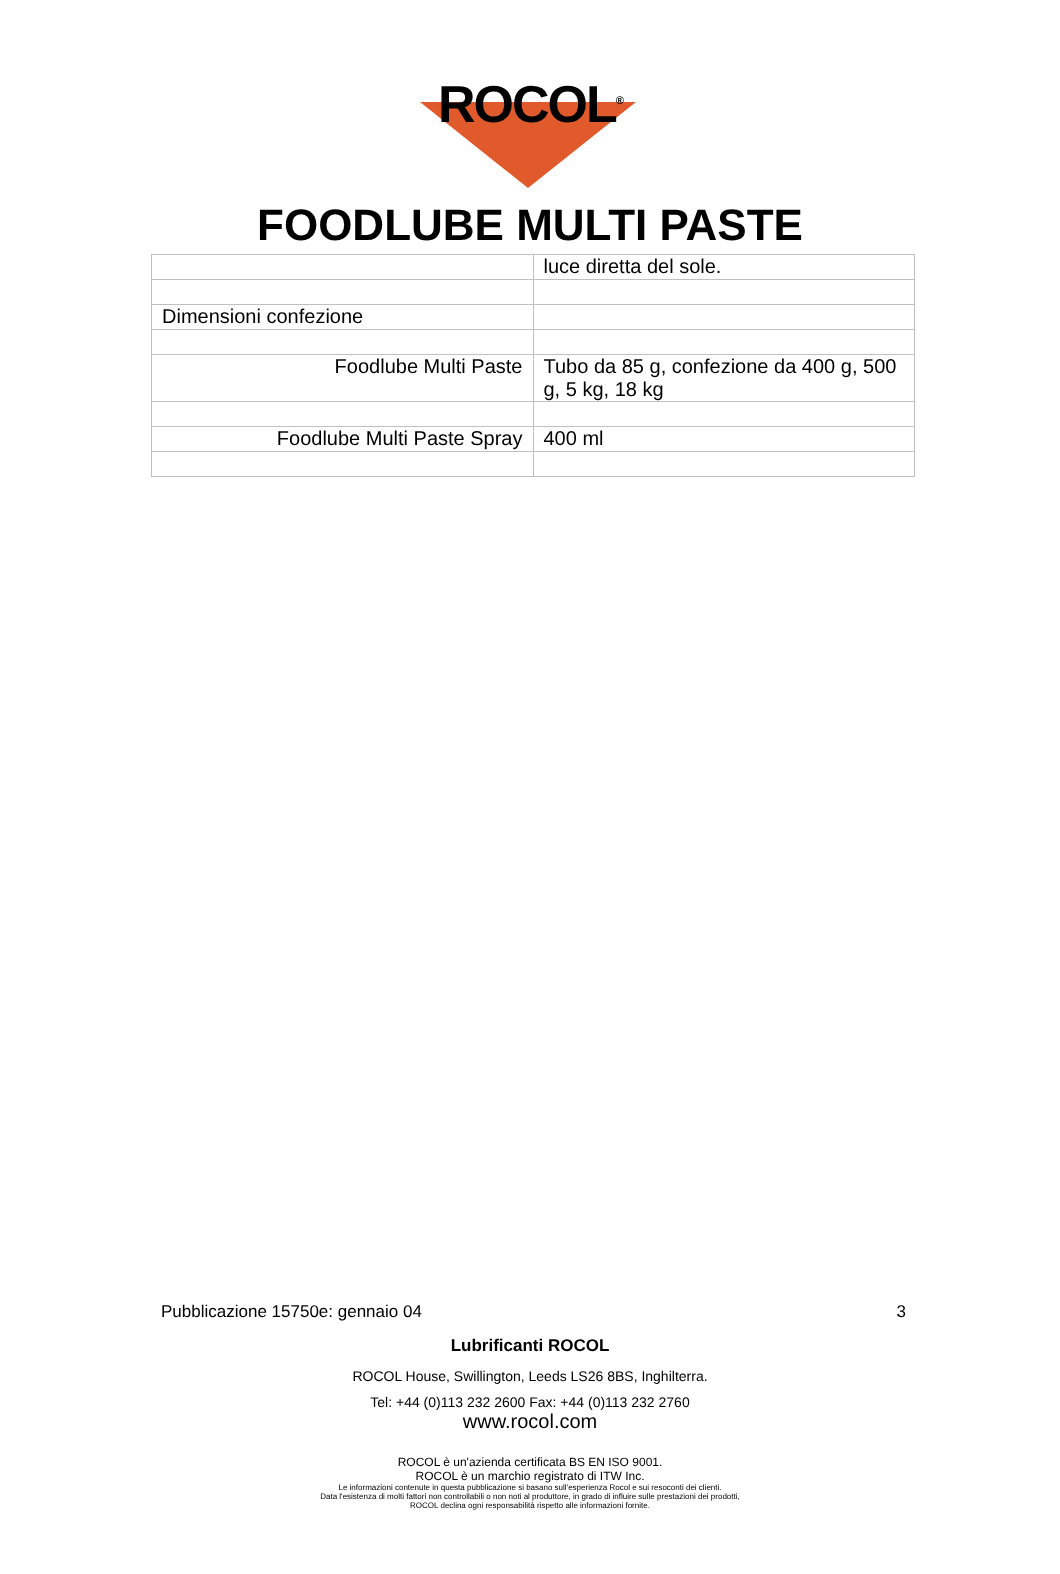ROCOL<sup>®</sup>
FOODLUBE MULTI PASTE
| | luce diretta del sole. |
| Dimensioni confezione | |
| Foodlube Multi Paste | Tubo da 85 g, confezione da 400 g, 500 g, 5 kg, 18 kg |
| Foodlube Multi Paste Spray | 400 ml |
Pubblicazione 15750e: gennaio 04 3
Lubrificanti ROCOL
ROCOL House, Swillington, Leeds LS26 8BS, Inghilterra.
Tel: +44 (0)113 232 2600 Fax: +44 (0)113 232 2760
www.rocol.com
ROCOL è un'azienda certificata BS EN ISO 9001.
ROCOL è un marchio registrato di ITW Inc.
Le informazioni contenute in questa pubblicazione si basano sull'esperienza Rocol e sui resoconti dei clienti.
Data l'esistenza di molti fattori non controllabili o non noti al produttore, in grado di influire sulle prestazioni dei prodotti,
ROCOL declina ogni responsabilità rispetto alle informazioni fornite.